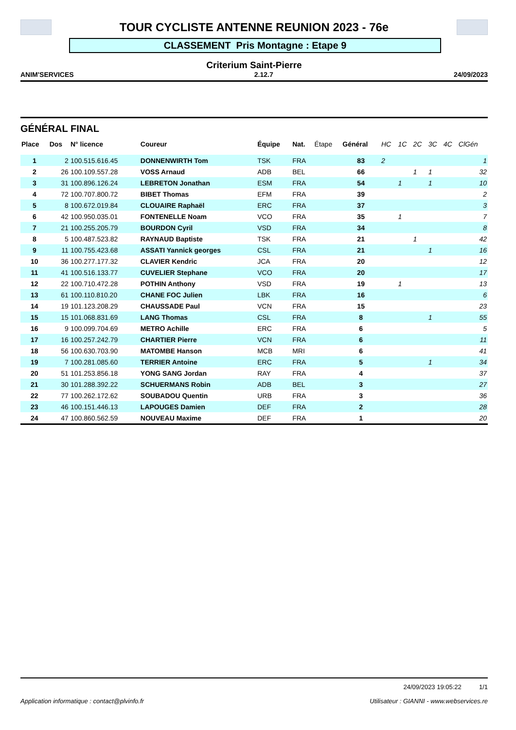TOUR CYCLISTE ANTENNE REUNION 2023 - 76e
CLASSEMENT Pris Montagne : Etape 9
Criterium Saint-Pierre
ANIM'SERVICES 2.12.7 24/09/2023
GÉNÉRAL FINAL
| Place | Dos | N° licence | Coureur | Équipe | Nat. | Étape | Général | HC | 1C | 2C | 3C | 4C | ClGén |
| --- | --- | --- | --- | --- | --- | --- | --- | --- | --- | --- | --- | --- | --- |
| 1 | 2 | 100.515.616.45 | DONNENWIRTH Tom | TSK | FRA | | 83 | 2 | | | | | 1 |
| 2 | 26 | 100.109.557.28 | VOSS Arnaud | ADB | BEL | | 66 | | | 1 | 1 | | 32 |
| 3 | 31 | 100.896.126.24 | LEBRETON Jonathan | ESM | FRA | | 54 | | 1 | | 1 | | 10 |
| 4 | 72 | 100.707.800.72 | BIBET Thomas | EFM | FRA | | 39 | | | | | | 2 |
| 5 | 8 | 100.672.019.84 | CLOUAIRE Raphaël | ERC | FRA | | 37 | | | | | | 3 |
| 6 | 42 | 100.950.035.01 | FONTENELLE Noam | VCO | FRA | | 35 | | 1 | | | | 7 |
| 7 | 21 | 100.255.205.79 | BOURDON Cyril | VSD | FRA | | 34 | | | | | | 8 |
| 8 | 5 | 100.487.523.82 | RAYNAUD Baptiste | TSK | FRA | | 21 | | | 1 | | | 42 |
| 9 | 11 | 100.755.423.68 | ASSATI Yannick georges | CSL | FRA | | 21 | | | | 1 | | 16 |
| 10 | 36 | 100.277.177.32 | CLAVIER Kendric | JCA | FRA | | 20 | | | | | | 12 |
| 11 | 41 | 100.516.133.77 | CUVELIER Stephane | VCO | FRA | | 20 | | | | | | 17 |
| 12 | 22 | 100.710.472.28 | POTHIN Anthony | VSD | FRA | | 19 | | 1 | | | | 13 |
| 13 | 61 | 100.110.810.20 | CHANE FOC Julien | LBK | FRA | | 16 | | | | | | 6 |
| 14 | 19 | 101.123.208.29 | CHAUSSADE Paul | VCN | FRA | | 15 | | | | | | 23 |
| 15 | 15 | 101.068.831.69 | LANG Thomas | CSL | FRA | | 8 | | | | 1 | | 55 |
| 16 | 9 | 100.099.704.69 | METRO Achille | ERC | FRA | | 6 | | | | | | 5 |
| 17 | 16 | 100.257.242.79 | CHARTIER Pierre | VCN | FRA | | 6 | | | | | | 11 |
| 18 | 56 | 100.630.703.90 | MATOMBE Hanson | MCB | MRI | | 6 | | | | | | 41 |
| 19 | 7 | 100.281.085.60 | TERRIER Antoine | ERC | FRA | | 5 | | | | 1 | | 34 |
| 20 | 51 | 101.253.856.18 | YONG SANG Jordan | RAY | FRA | | 4 | | | | | | 37 |
| 21 | 30 | 101.288.392.22 | SCHUERMANS Robin | ADB | BEL | | 3 | | | | | | 27 |
| 22 | 77 | 100.262.172.62 | SOUBADOU Quentin | URB | FRA | | 3 | | | | | | 36 |
| 23 | 46 | 100.151.446.13 | LAPOUGES Damien | DEF | FRA | | 2 | | | | | | 28 |
| 24 | 47 | 100.860.562.59 | NOUVEAU Maxime | DEF | FRA | | 1 | | | | | | 20 |
24/09/2023 19:05:22 1/1
Application informatique : contact@plvinfo.fr Utilisateur : GIANNI - www.webservices.re